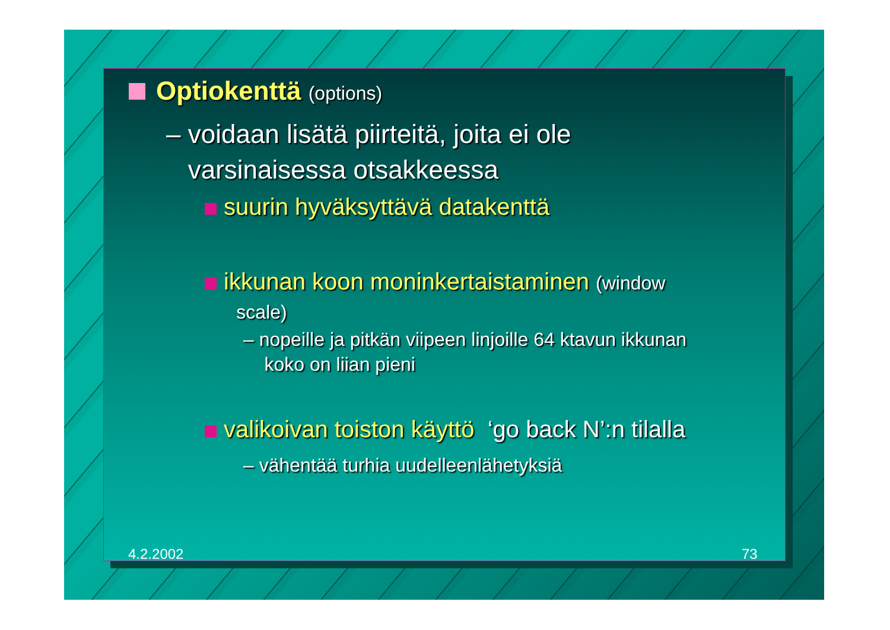Optiokenttä (options)
– voidaan lisätä piirteitä, joita ei ole
varsinaisessa otsakkeessa
suurin hyväksyttävä datakenttä
ikkunan koon moninkertaistaminen (window
scale)
– nopeille ja pitkän viipeen linjoille 64 ktavun ikkunan
koko on liian pieni
valikoivan toiston käyttö ‘go back N’:n tilalla
– vähentää turhia uudelleenlähetyksiä
4.2.2002 73